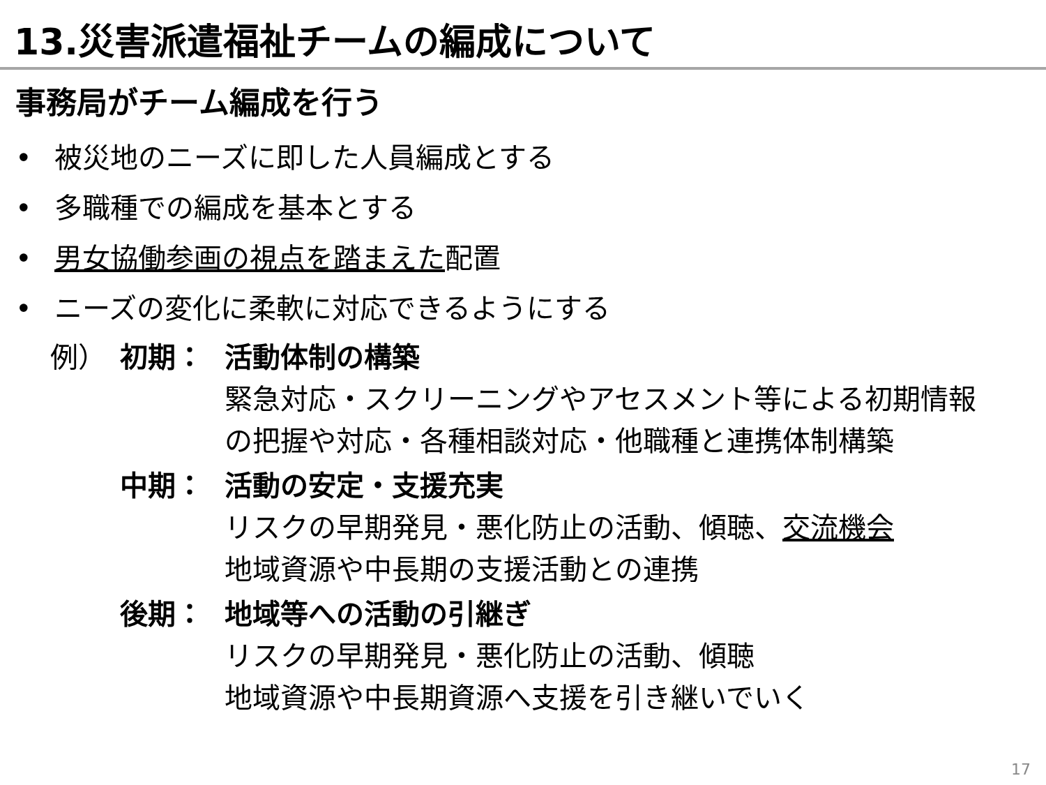13.災害派遣福祉チームの編成について
事務局がチーム編成を行う
• 被災地のニーズに即した人員編成とする
• 多職種での編成を基本とする
• 男女協働参画の視点を踏まえた配置
• ニーズの変化に柔軟に対応できるようにする
例） 初期： 活動体制の構築
緊急対応・スクリーニングやアセスメント等による初期情報
の把握や対応・各種相談対応・他職種と連携体制構築
中期： 活動の安定・支援充実
リスクの早期発見・悪化防止の活動、傾聴、交流機会
地域資源や中長期の支援活動との連携
後期： 地域等への活動の引継ぎ
リスクの早期発見・悪化防止の活動、傾聴
地域資源や中長期資源へ支援を引き継いでいく
17